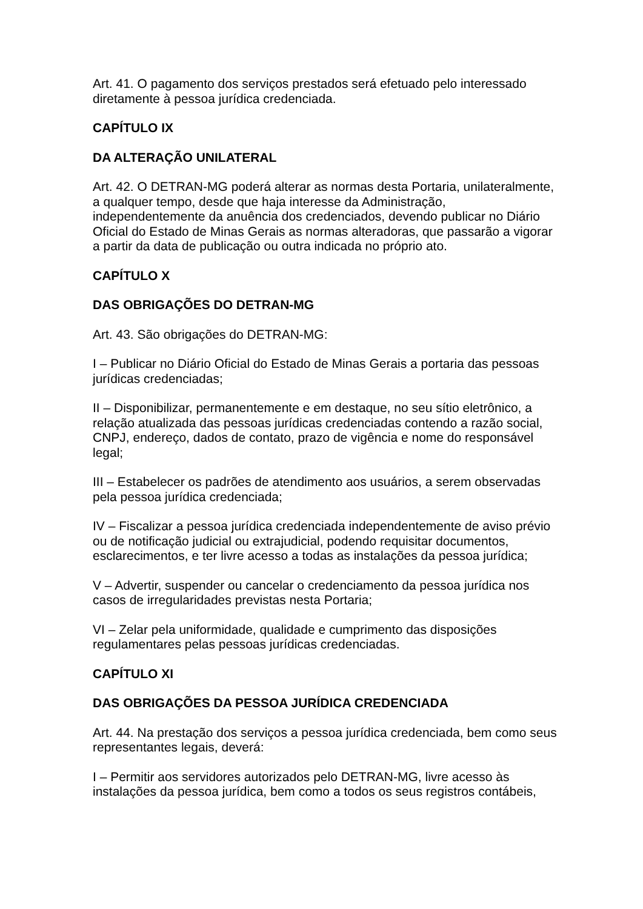Art. 41. O pagamento dos serviços prestados será efetuado pelo interessado diretamente à pessoa jurídica credenciada.
CAPÍTULO IX
DA ALTERAÇÃO UNILATERAL
Art. 42. O DETRAN-MG poderá alterar as normas desta Portaria, unilateralmente, a qualquer tempo, desde que haja interesse da Administração, independentemente da anuência dos credenciados, devendo publicar no Diário Oficial do Estado de Minas Gerais as normas alteradoras, que passarão a vigorar a partir da data de publicação ou outra indicada no próprio ato.
CAPÍTULO X
DAS OBRIGAÇÕES DO DETRAN-MG
Art. 43. São obrigações do DETRAN-MG:
I – Publicar no Diário Oficial do Estado de Minas Gerais a portaria das pessoas jurídicas credenciadas;
II – Disponibilizar, permanentemente e em destaque, no seu sítio eletrônico, a relação atualizada das pessoas jurídicas credenciadas contendo a razão social, CNPJ, endereço, dados de contato, prazo de vigência e nome do responsável legal;
III – Estabelecer os padrões de atendimento aos usuários, a serem observadas pela pessoa jurídica credenciada;
IV – Fiscalizar a pessoa jurídica credenciada independentemente de aviso prévio ou de notificação judicial ou extrajudicial, podendo requisitar documentos, esclarecimentos, e ter livre acesso a todas as instalações da pessoa jurídica;
V – Advertir, suspender ou cancelar o credenciamento da pessoa jurídica nos casos de irregularidades previstas nesta Portaria;
VI – Zelar pela uniformidade, qualidade e cumprimento das disposições regulamentares pelas pessoas jurídicas credenciadas.
CAPÍTULO XI
DAS OBRIGAÇÕES DA PESSOA JURÍDICA CREDENCIADA
Art. 44. Na prestação dos serviços a pessoa jurídica credenciada, bem como seus representantes legais, deverá:
I – Permitir aos servidores autorizados pelo DETRAN-MG, livre acesso às instalações da pessoa jurídica, bem como a todos os seus registros contábeis,